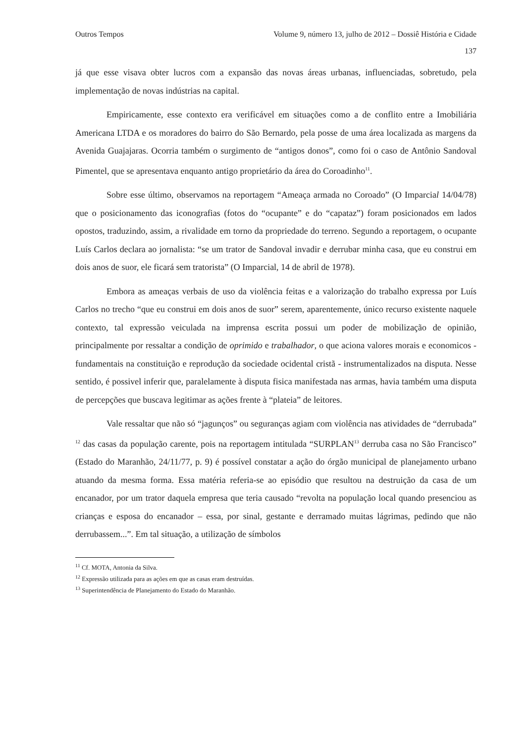Outros Tempos Volume 9, número 13, julho de 2012 – Dossiê História e Cidade
137
já que esse visava obter lucros com a expansão das novas áreas urbanas, influenciadas, sobretudo, pela implementação de novas indústrias na capital.
Empiricamente, esse contexto era verificável em situações como a de conflito entre a Imobiliária Americana LTDA e os moradores do bairro do São Bernardo, pela posse de uma área localizada as margens da Avenida Guajajaras. Ocorria também o surgimento de “antigos donos”, como foi o caso de Antônio Sandoval Pimentel, que se apresentava enquanto antigo proprietário da área do Coroadinho<sup>11</sup>.
Sobre esse último, observamos na reportagem “Ameaça armada no Coroado” (O Imparcial 14/04/78) que o posicionamento das iconografias (fotos do “ocupante” e do “capataz”) foram posicionados em lados opostos, traduzindo, assim, a rivalidade em torno da propriedade do terreno. Segundo a reportagem, o ocupante Luís Carlos declara ao jornalista: “se um trator de Sandoval invadir e derrubar minha casa, que eu construi em dois anos de suor, ele ficará sem tratorista” (O Imparcial, 14 de abril de 1978).
Embora as ameaças verbais de uso da violência feitas e a valorização do trabalho expressa por Luís Carlos no trecho “que eu construi em dois anos de suor” serem, aparentemente, único recurso existente naquele contexto, tal expressão veiculada na imprensa escrita possui um poder de mobilização de opinião, principalmente por ressaltar a condição de oprimido e trabalhador, o que aciona valores morais e economicos - fundamentais na constituição e reprodução da sociedade ocidental cristã - instrumentalizados na disputa. Nesse sentido, é possivel inferir que, paralelamente à disputa fisica manifestada nas armas, havia também uma disputa de percepções que buscava legitimar as ações frente à “plateia” de leitores.
Vale ressaltar que não só “jagunços” ou seguranças agiam com violência nas atividades de “derrubada” <sup>12</sup> das casas da população carente, pois na reportagem intitulada “SURPLAN<sup>13</sup> derruba casa no São Francisco” (Estado do Maranhão, 24/11/77, p. 9) é possível constatar a ação do órgão municipal de planejamento urbano atuando da mesma forma. Essa matéria referia-se ao episódio que resultou na destruição da casa de um encanador, por um trator daquela empresa que teria causado “revolta na população local quando presenciou as crianças e esposa do encanador – essa, por sinal, gestante e derramado muitas lágrimas, pedindo que não derrubassem...”. Em tal situação, a utilização de símbolos
<sup>11</sup> Cf. MOTA, Antonia da Silva.
<sup>12</sup> Expressão utilizada para as ações em que as casas eram destruídas.
<sup>13</sup> Superintendência de Planejamento do Estado do Maranhão.